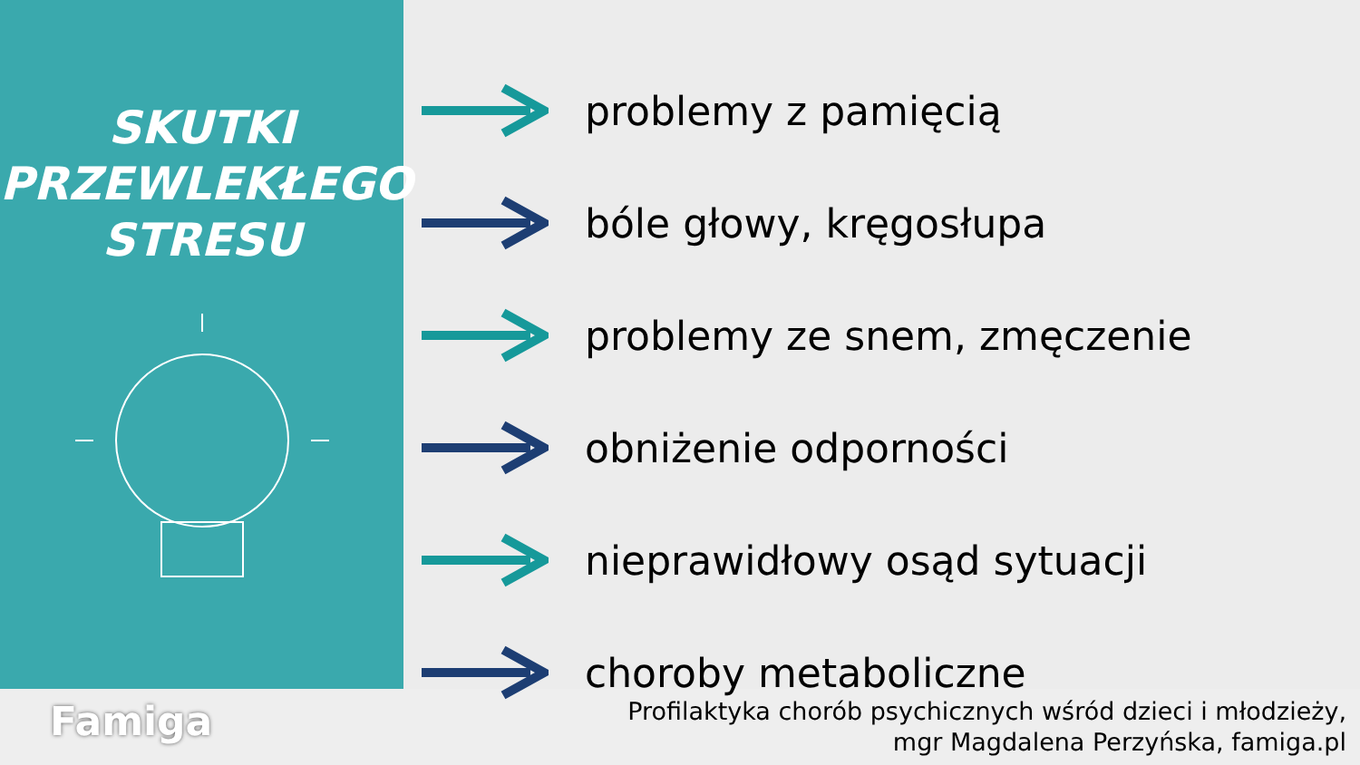SKUTKI
PRZEWLEKŁEGO
STRESU
problemy z pamięcią
bóle głowy, kręgosłupa
problemy ze snem, zmęczenie
obniżenie odporności
nieprawidłowy osąd sytuacji
choroby metaboliczne
Famiga
Profilaktyka chorób psychicznych wśród dzieci i młodzieży,
mgr Magdalena Perzyńska, famiga.pl